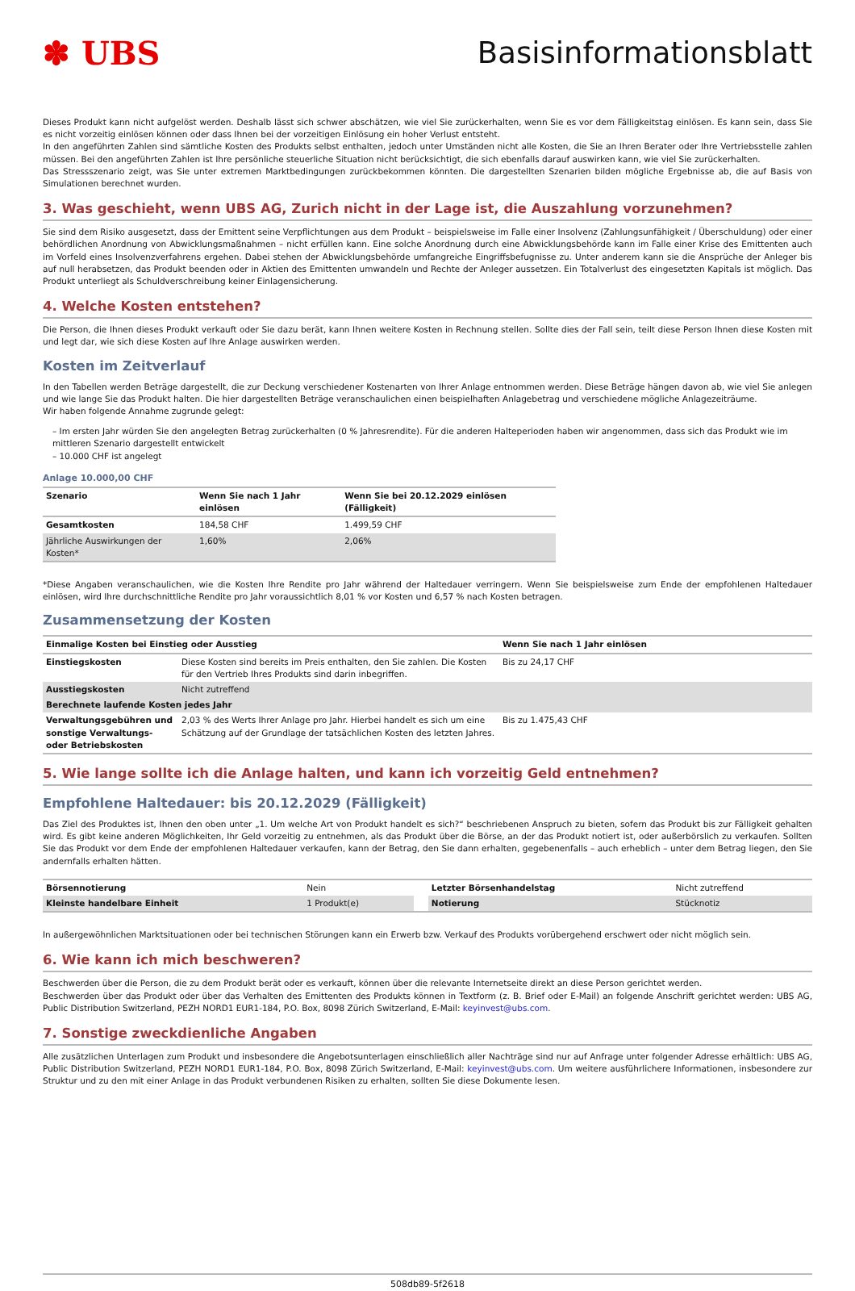✽ UBS Basisinformationsblatt
Dieses Produkt kann nicht aufgelöst werden. Deshalb lässt sich schwer abschätzen, wie viel Sie zurückerhalten, wenn Sie es vor dem Fälligkeitstag einlösen. Es kann sein, dass Sie es nicht vorzeitig einlösen können oder dass Ihnen bei der vorzeitigen Einlösung ein hoher Verlust entsteht.
In den angeführten Zahlen sind sämtliche Kosten des Produkts selbst enthalten, jedoch unter Umständen nicht alle Kosten, die Sie an Ihren Berater oder Ihre Vertriebsstelle zahlen müssen. Bei den angeführten Zahlen ist Ihre persönliche steuerliche Situation nicht berücksichtigt, die sich ebenfalls darauf auswirken kann, wie viel Sie zurückerhalten.
Das Stressszenario zeigt, was Sie unter extremen Marktbedingungen zurückbekommen könnten. Die dargestellten Szenarien bilden mögliche Ergebnisse ab, die auf Basis von Simulationen berechnet wurden.
3. Was geschieht, wenn UBS AG, Zurich nicht in der Lage ist, die Auszahlung vorzunehmen?
Sie sind dem Risiko ausgesetzt, dass der Emittent seine Verpflichtungen aus dem Produkt – beispielsweise im Falle einer Insolvenz (Zahlungsunfähigkeit / Überschuldung) oder einer behördlichen Anordnung von Abwicklungsmaßnahmen – nicht erfüllen kann. Eine solche Anordnung durch eine Abwicklungsbehörde kann im Falle einer Krise des Emittenten auch im Vorfeld eines Insolvenzverfahrens ergehen. Dabei stehen der Abwicklungsbehörde umfangreiche Eingriffsbefugnisse zu. Unter anderem kann sie die Ansprüche der Anleger bis auf null herabsetzen, das Produkt beenden oder in Aktien des Emittenten umwandeln und Rechte der Anleger aussetzen. Ein Totalverlust des eingesetzten Kapitals ist möglich. Das Produkt unterliegt als Schuldverschreibung keiner Einlagensicherung.
4. Welche Kosten entstehen?
Die Person, die Ihnen dieses Produkt verkauft oder Sie dazu berät, kann Ihnen weitere Kosten in Rechnung stellen. Sollte dies der Fall sein, teilt diese Person Ihnen diese Kosten mit und legt dar, wie sich diese Kosten auf Ihre Anlage auswirken werden.
Kosten im Zeitverlauf
In den Tabellen werden Beträge dargestellt, die zur Deckung verschiedener Kostenarten von Ihrer Anlage entnommen werden. Diese Beträge hängen davon ab, wie viel Sie anlegen und wie lange Sie das Produkt halten. Die hier dargestellten Beträge veranschaulichen einen beispielhaften Anlagebetrag und verschiedene mögliche Anlagezeiträume.
Wir haben folgende Annahme zugrunde gelegt:
– Im ersten Jahr würden Sie den angelegten Betrag zurückerhalten (0 % Jahresrendite). Für die anderen Halteperioden haben wir angenommen, dass sich das Produkt wie im mittleren Szenario dargestellt entwickelt
– 10.000 CHF ist angelegt
Anlage 10.000,00 CHF
| Szenario | Wenn Sie nach 1 Jahr einlösen | Wenn Sie bei 20.12.2029 einlösen (Fälligkeit) |
| --- | --- | --- |
| Gesamtkosten | 184,58 CHF | 1.499,59 CHF |
| Jährliche Auswirkungen der Kosten* | 1,60% | 2,06% |
*Diese Angaben veranschaulichen, wie die Kosten Ihre Rendite pro Jahr während der Haltedauer verringern. Wenn Sie beispielsweise zum Ende der empfohlenen Haltedauer einlösen, wird Ihre durchschnittliche Rendite pro Jahr voraussichtlich 8,01 % vor Kosten und 6,57 % nach Kosten betragen.
Zusammensetzung der Kosten
| Einmalige Kosten bei Einstieg oder Ausstieg | | Wenn Sie nach 1 Jahr einlösen |
| --- | --- | --- |
| Einstiegskosten | Diese Kosten sind bereits im Preis enthalten, den Sie zahlen. Die Kosten für den Vertrieb Ihres Produkts sind darin inbegriffen. | Bis zu 24,17 CHF |
| Ausstiegskosten | Nicht zutreffend | |
| Berechnete laufende Kosten jedes Jahr | | |
| Verwaltungsgebühren und sonstige Verwaltungs- oder Betriebskosten | 2,03 % des Werts Ihrer Anlage pro Jahr. Hierbei handelt es sich um eine Schätzung auf der Grundlage der tatsächlichen Kosten des letzten Jahres. | Bis zu 1.475,43 CHF |
5. Wie lange sollte ich die Anlage halten, und kann ich vorzeitig Geld entnehmen?
Empfohlene Haltedauer: bis 20.12.2029 (Fälligkeit)
Das Ziel des Produktes ist, Ihnen den oben unter „1. Um welche Art von Produkt handelt es sich?“ beschriebenen Anspruch zu bieten, sofern das Produkt bis zur Fälligkeit gehalten wird. Es gibt keine anderen Möglichkeiten, Ihr Geld vorzeitig zu entnehmen, als das Produkt über die Börse, an der das Produkt notiert ist, oder außerbörslich zu verkaufen. Sollten Sie das Produkt vor dem Ende der empfohlenen Haltedauer verkaufen, kann der Betrag, den Sie dann erhalten, gegebenenfalls – auch erheblich – unter dem Betrag liegen, den Sie andernfalls erhalten hätten.
| Börsennotierung | Nein | | Letzter Börsenhandelstag | Nicht zutreffend |
| Kleinste handelbare Einheit | 1 Produkt(e) | | Notierung | Stücknotiz |
In außergewöhnlichen Marktsituationen oder bei technischen Störungen kann ein Erwerb bzw. Verkauf des Produkts vorübergehend erschwert oder nicht möglich sein.
6. Wie kann ich mich beschweren?
Beschwerden über die Person, die zu dem Produkt berät oder es verkauft, können über die relevante Internetseite direkt an diese Person gerichtet werden.
Beschwerden über das Produkt oder über das Verhalten des Emittenten des Produkts können in Textform (z. B. Brief oder E-Mail) an folgende Anschrift gerichtet werden: UBS AG, Public Distribution Switzerland, PEZH NORD1 EUR1-184, P.O. Box, 8098 Zürich Switzerland, E-Mail: keyinvest@ubs.com.
7. Sonstige zweckdienliche Angaben
Alle zusätzlichen Unterlagen zum Produkt und insbesondere die Angebotsunterlagen einschließlich aller Nachträge sind nur auf Anfrage unter folgender Adresse erhältlich: UBS AG, Public Distribution Switzerland, PEZH NORD1 EUR1-184, P.O. Box, 8098 Zürich Switzerland, E-Mail: keyinvest@ubs.com. Um weitere ausführlichere Informationen, insbesondere zur Struktur und zu den mit einer Anlage in das Produkt verbundenen Risiken zu erhalten, sollten Sie diese Dokumente lesen.
508db89-5f2618